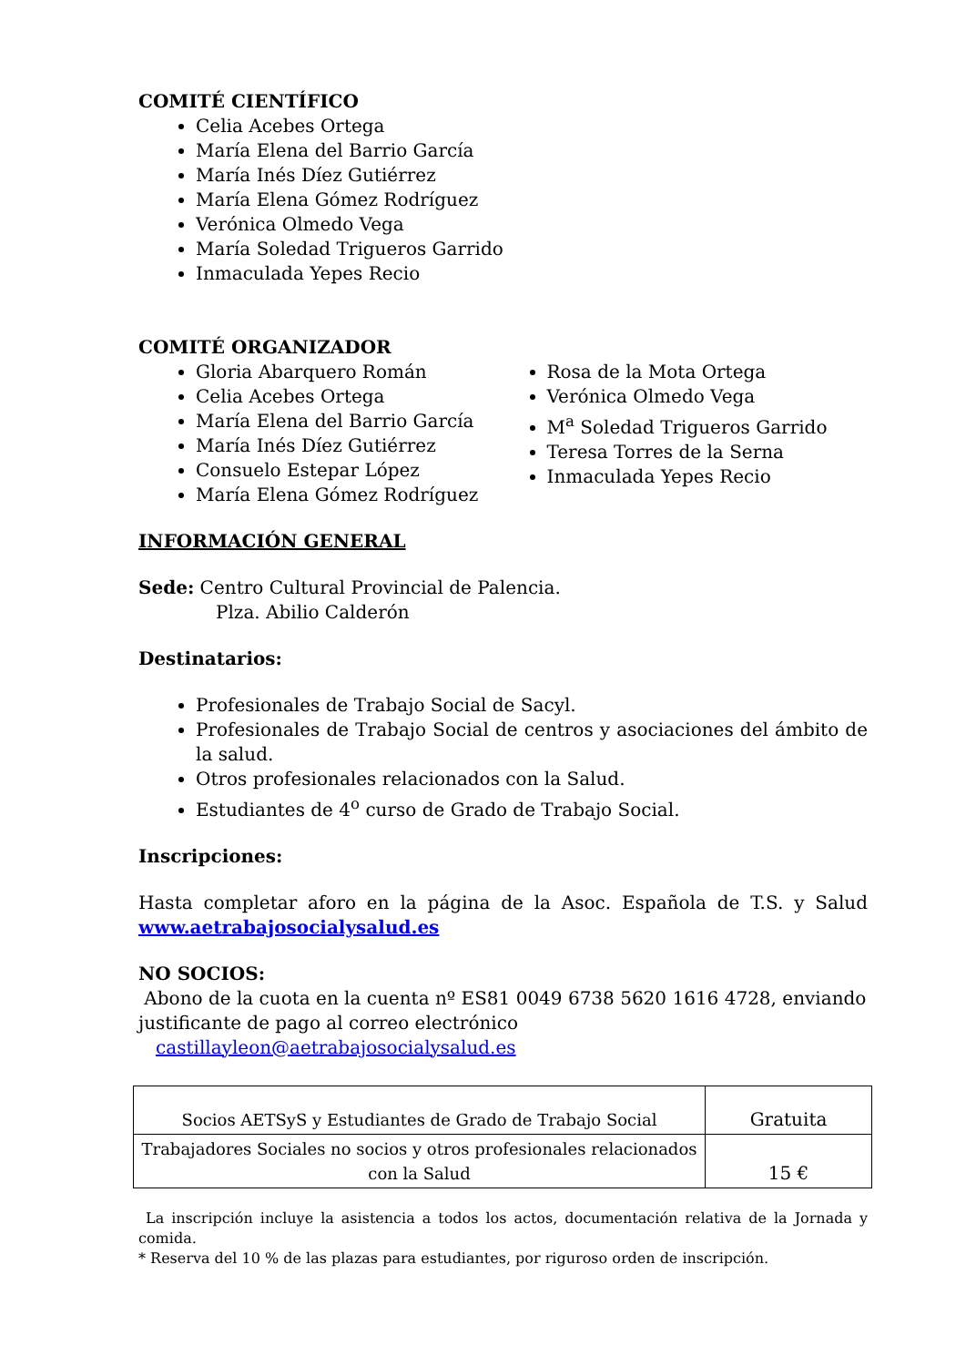COMITÉ CIENTÍFICO
Celia Acebes Ortega
María Elena del Barrio García
María Inés Díez Gutiérrez
María Elena Gómez Rodríguez
Verónica Olmedo Vega
María Soledad Trigueros Garrido
Inmaculada Yepes Recio
COMITÉ ORGANIZADOR
Gloria Abarquero Román
Celia Acebes Ortega
María Elena del Barrio García
María Inés Díez Gutiérrez
Consuelo Estepar López
María Elena Gómez Rodríguez
Rosa de la Mota Ortega
Verónica Olmedo Vega
M<sup>a</sup> Soledad Trigueros Garrido
Teresa Torres de la Serna
Inmaculada Yepes Recio
INFORMACIÓN GENERAL
Sede: Centro Cultural Provincial de Palencia.
Plza. Abilio Calderón
Destinatarios:
Profesionales de Trabajo Social de Sacyl.
Profesionales de Trabajo Social de centros y asociaciones del ámbito de la salud.
Otros profesionales relacionados con la Salud.
Estudiantes de 4<sup>o</sup> curso de Grado de Trabajo Social.
Inscripciones:
Hasta completar aforo en la página de la Asoc. Española de T.S. y Salud www.aetrabajosocialysalud.es
NO SOCIOS:
Abono de la cuota en la cuenta nº ES81 0049 6738 5620 1616 4728, enviando justificante de pago al correo electrónico castillayleon@aetrabajosocialysalud.es
| Socios AETSyS y Estudiantes de Grado de Trabajo Social | Gratuita |
| Trabajadores Sociales no socios y otros profesionales relacionados con la Salud | 15 € |
La inscripción incluye la asistencia a todos los actos, documentación relativa de la Jornada y comida.
* Reserva del 10 % de las plazas para estudiantes, por riguroso orden de inscripción.